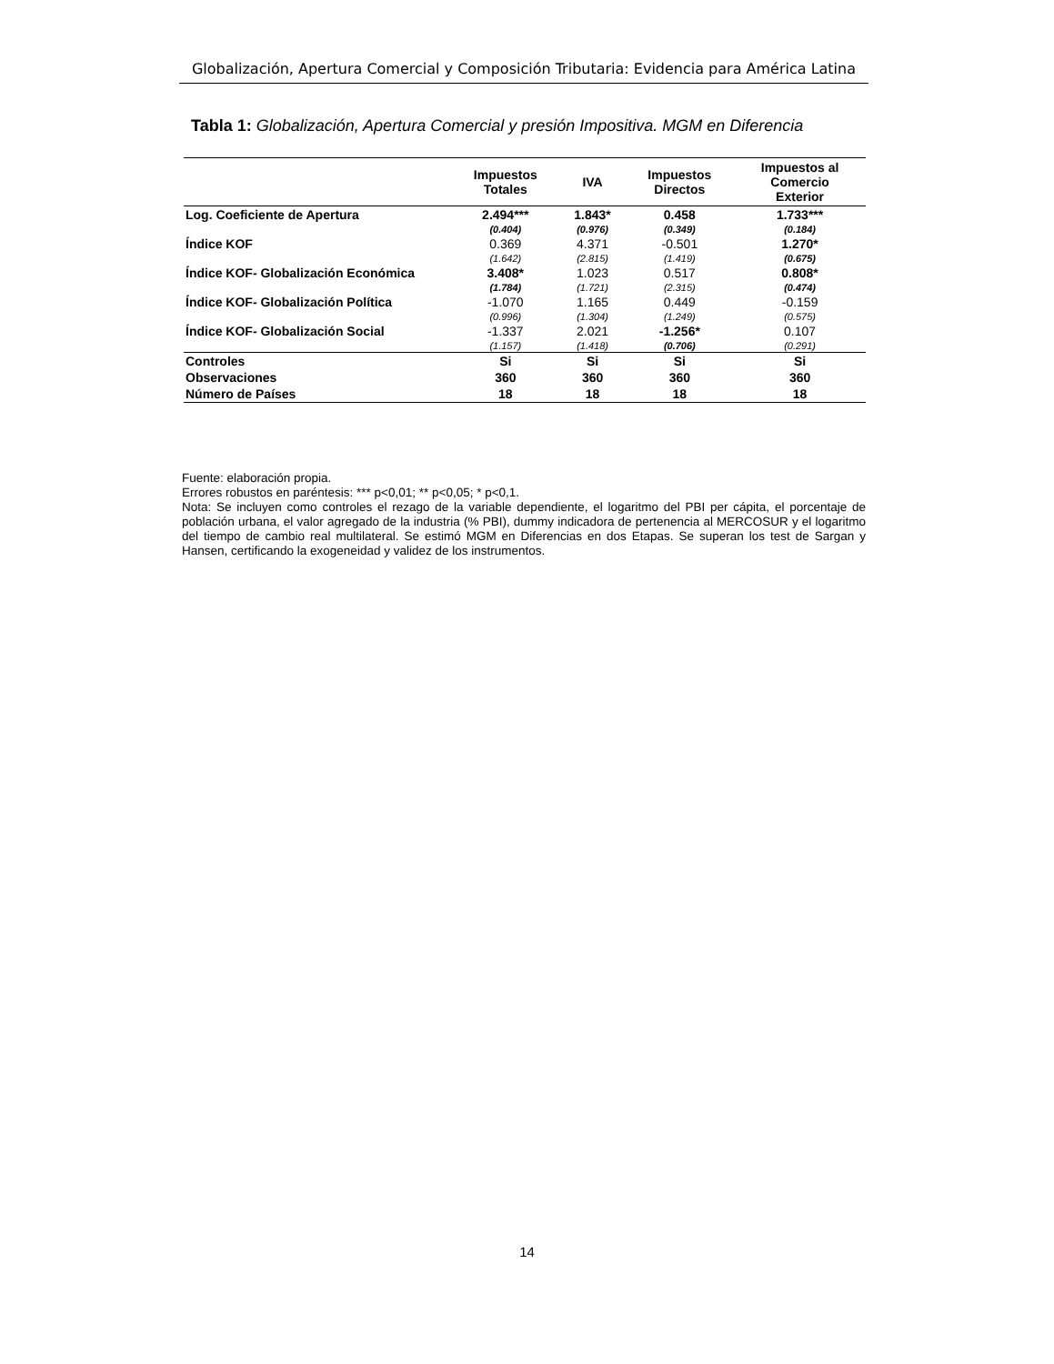Globalización, Apertura Comercial y Composición Tributaria: Evidencia para América Latina
Tabla 1: Globalización, Apertura Comercial y presión Impositiva. MGM en Diferencia
| | Impuestos Totales | IVA | Impuestos Directos | Impuestos al Comercio Exterior |
| --- | --- | --- | --- | --- |
| Log. Coeficiente de Apertura | 2.494*** | 1.843* | 0.458 | 1.733*** |
| | (0.404) | (0.976) | (0.349) | (0.184) |
| Índice KOF | 0.369 | 4.371 | -0.501 | 1.270* |
| | (1.642) | (2.815) | (1.419) | (0.675) |
| Índice KOF- Globalización Económica | 3.408* | 1.023 | 0.517 | 0.808* |
| | (1.784) | (1.721) | (2.315) | (0.474) |
| Índice KOF- Globalización Política | -1.070 | 1.165 | 0.449 | -0.159 |
| | (0.996) | (1.304) | (1.249) | (0.575) |
| Índice KOF- Globalización Social | -1.337 | 2.021 | -1.256* | 0.107 |
| | (1.157) | (1.418) | (0.706) | (0.291) |
| Controles | Si | Si | Si | Si |
| Observaciones | 360 | 360 | 360 | 360 |
| Número de Países | 18 | 18 | 18 | 18 |
Fuente: elaboración propia.
Errores robustos en paréntesis: *** p<0,01; ** p<0,05; * p<0,1.
Nota: Se incluyen como controles el rezago de la variable dependiente, el logaritmo del PBI per cápita, el porcentaje de población urbana, el valor agregado de la industria (% PBI), dummy indicadora de pertenencia al MERCOSUR y el logaritmo del tiempo de cambio real multilateral. Se estimó MGM en Diferencias en dos Etapas. Se superan los test de Sargan y Hansen, certificando la exogeneidad y validez de los instrumentos.
14